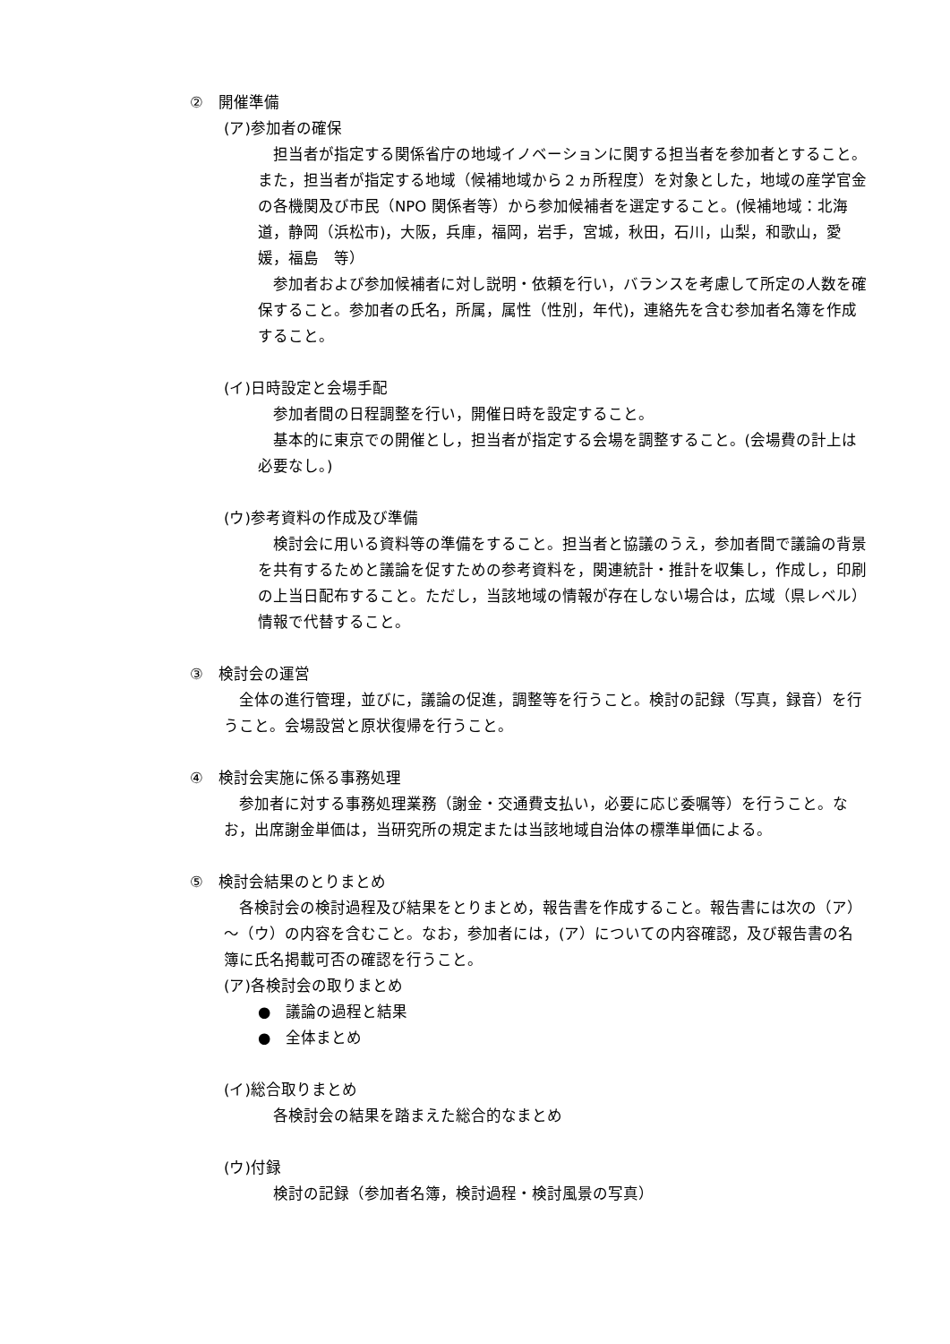②　開催準備
(ア)参加者の確保
担当者が指定する関係省庁の地域イノベーションに関する担当者を参加者とすること。また，担当者が指定する地域（候補地域から２ヵ所程度）を対象とした，地域の産学官金の各機関及び市民（NPO 関係者等）から参加候補者を選定すること。(候補地域：北海道，静岡（浜松市)，大阪，兵庫，福岡，岩手，宮城，秋田，石川，山梨，和歌山，愛媛，福島　等）
参加者および参加候補者に対し説明・依頼を行い，バランスを考慮して所定の人数を確保すること。参加者の氏名，所属，属性（性別，年代)，連絡先を含む参加者名簿を作成すること。
(イ)日時設定と会場手配
参加者間の日程調整を行い，開催日時を設定すること。
基本的に東京での開催とし，担当者が指定する会場を調整すること。(会場費の計上は必要なし。)
(ウ)参考資料の作成及び準備
検討会に用いる資料等の準備をすること。担当者と協議のうえ，参加者間で議論の背景を共有するためと議論を促すための参考資料を，関連統計・推計を収集し，作成し，印刷の上当日配布すること。ただし，当該地域の情報が存在しない場合は，広域（県レベル）情報で代替すること。
③　検討会の運営
全体の進行管理，並びに，議論の促進，調整等を行うこと。検討の記録（写真，録音）を行うこと。会場設営と原状復帰を行うこと。
④　検討会実施に係る事務処理
参加者に対する事務処理業務（謝金・交通費支払い，必要に応じ委嘱等）を行うこと。なお，出席謝金単価は，当研究所の規定または当該地域自治体の標準単価による。
⑤　検討会結果のとりまとめ
各検討会の検討過程及び結果をとりまとめ，報告書を作成すること。報告書には次の（ア）～（ウ）の内容を含むこと。なお，参加者には，(ア）についての内容確認，及び報告書の名簿に氏名掲載可否の確認を行うこと。
(ア)各検討会の取りまとめ
●　議論の過程と結果
●　全体まとめ
(イ)総合取りまとめ
各検討会の結果を踏まえた総合的なまとめ
(ウ)付録
検討の記録（参加者名簿，検討過程・検討風景の写真）